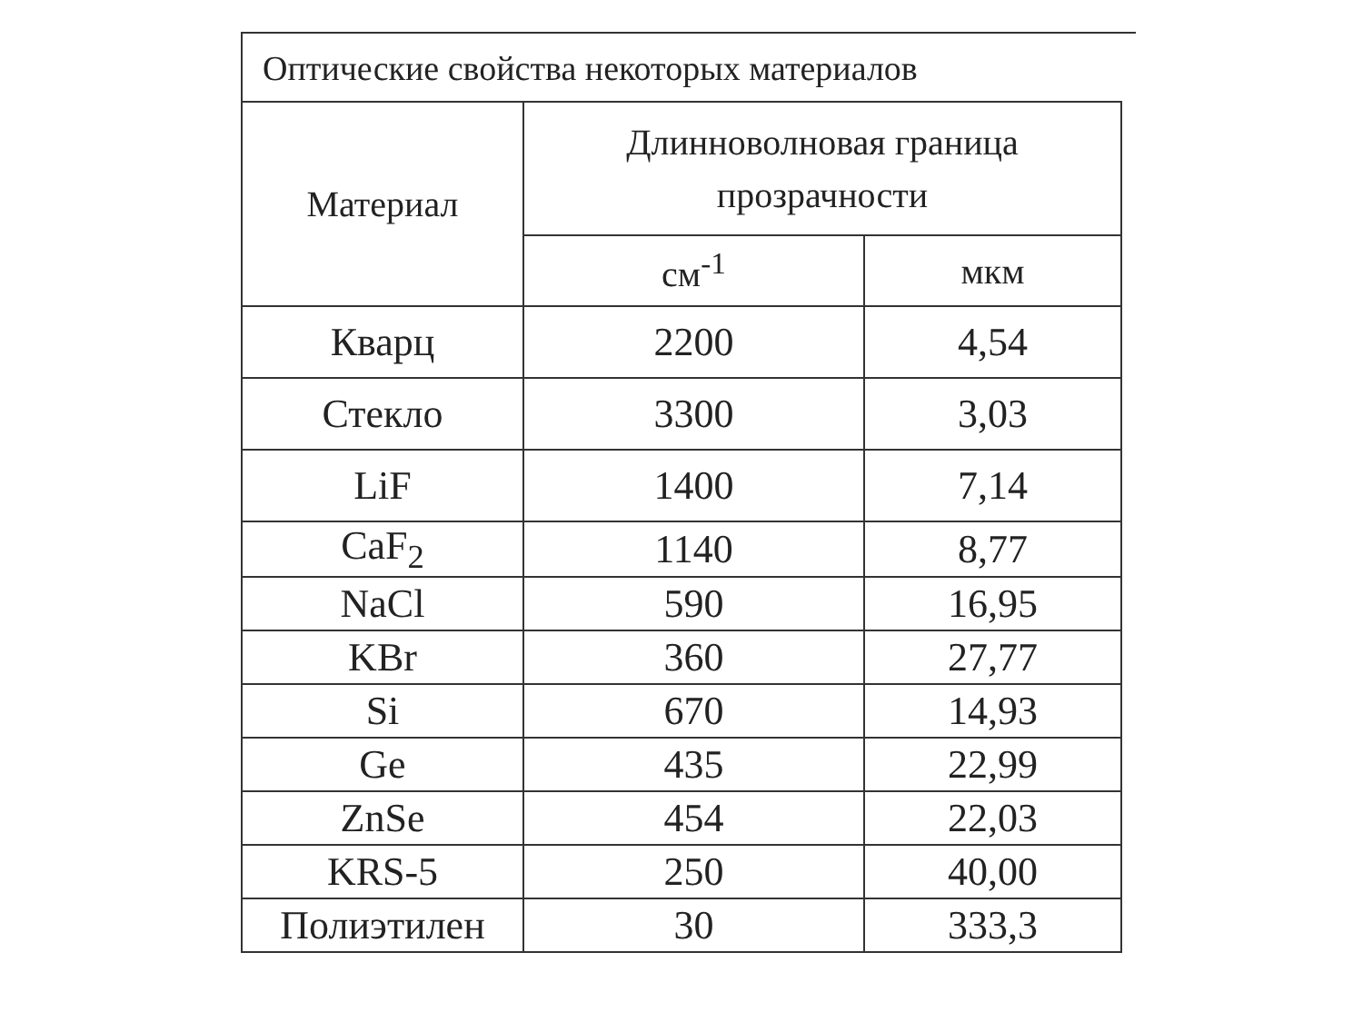Оптические свойства некоторых материалов
| Материал | Длинноволновая граница прозрачности | |
| --- | --- | --- |
| | см<sup>-1</sup> | мкм |
| Кварц | 2200 | 4,54 |
| Стекло | 3300 | 3,03 |
| LiF | 1400 | 7,14 |
| CaF<sub>2</sub> | 1140 | 8,77 |
| NaCl | 590 | 16,95 |
| KBr | 360 | 27,77 |
| Si | 670 | 14,93 |
| Ge | 435 | 22,99 |
| ZnSe | 454 | 22,03 |
| KRS-5 | 250 | 40,00 |
| Полиэтилен | 30 | 333,3 |